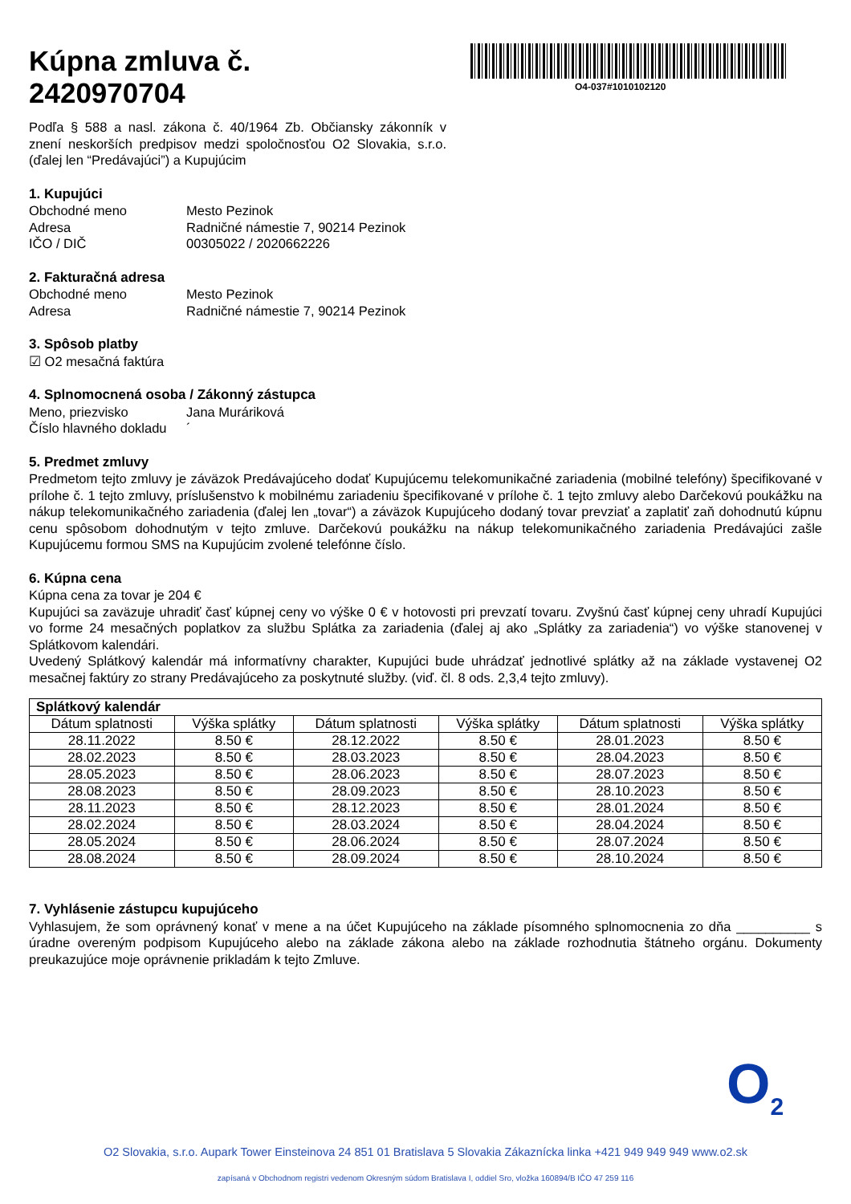O4-037#1010102120
Kúpna zmluva č.
2420970704
Podľa § 588 a nasl. zákona č. 40/1964 Zb. Občiansky zákonník v znení neskorších predpisov medzi spoločnosťou O2 Slovakia, s.r.o. (ďalej len “Predávajúci”) a Kupujúcim
1. Kupujúci
Obchodné meno Mesto Pezinok
Adresa Radničné námestie 7, 90214 Pezinok
IČO / DIČ 00305022 / 2020662226
2. Fakturačná adresa
Obchodné meno Mesto Pezinok
Adresa Radničné námestie 7, 90214 Pezinok
3. Spôsob platby
☑ O2 mesačná faktúra
4. Splnomocnená osoba / Zákonný zástupca
Meno, priezvisko Jana Muráriková
Číslo hlavného dokladu ´
5. Predmet zmluvy
Predmetom tejto zmluvy je záväzok Predávajúceho dodať Kupujúcemu telekomunikačné zariadenia (mobilné telefóny) špecifikované v prílohe č. 1 tejto zmluvy, príslušenstvo k mobilnému zariadeniu špecifikované v prílohe č. 1 tejto zmluvy alebo Darčekovú poukážku na nákup telekomunikačného zariadenia (ďalej len „tovar“) a záväzok Kupujúceho dodaný tovar prevziať a zaplatiť zaň dohodnutú kúpnu cenu spôsobom dohodnutým v tejto zmluve. Darčekovú poukážku na nákup telekomunikačného zariadenia Predávajúci zašle Kupujúcemu formou SMS na Kupujúcim zvolené telefónne číslo.
6. Kúpna cena
Kúpna cena za tovar je 204 €
Kupujúci sa zaväzuje uhradiť časť kúpnej ceny vo výške 0 € v hotovosti pri prevzatí tovaru. Zvyšnú časť kúpnej ceny uhradí Kupujúci vo forme 24 mesačných poplatkov za službu Splátka za zariadenia (ďalej aj ako „Splátky za zariadenia“) vo výške stanovenej v Splátkovom kalendári.
Uvedený Splátkový kalendár má informatívny charakter, Kupujúci bude uhrádzať jednotlivé splátky až na základe vystavenej O2 mesačnej faktúry zo strany Predávajúceho za poskytnuté služby. (viď. čl. 8 ods. 2,3,4 tejto zmluvy).
| Splátkový kalendár | | | | | |
| --- | --- | --- | --- | --- | --- |
| Dátum splatnosti | Výška splátky | Dátum splatnosti | Výška splátky | Dátum splatnosti | Výška splátky |
| 28.11.2022 | 8.50 € | 28.12.2022 | 8.50 € | 28.01.2023 | 8.50 € |
| 28.02.2023 | 8.50 € | 28.03.2023 | 8.50 € | 28.04.2023 | 8.50 € |
| 28.05.2023 | 8.50 € | 28.06.2023 | 8.50 € | 28.07.2023 | 8.50 € |
| 28.08.2023 | 8.50 € | 28.09.2023 | 8.50 € | 28.10.2023 | 8.50 € |
| 28.11.2023 | 8.50 € | 28.12.2023 | 8.50 € | 28.01.2024 | 8.50 € |
| 28.02.2024 | 8.50 € | 28.03.2024 | 8.50 € | 28.04.2024 | 8.50 € |
| 28.05.2024 | 8.50 € | 28.06.2024 | 8.50 € | 28.07.2024 | 8.50 € |
| 28.08.2024 | 8.50 € | 28.09.2024 | 8.50 € | 28.10.2024 | 8.50 € |
7. Vyhlásenie zástupcu kupujúceho
Vyhlasujem, že som oprávnený konať v mene a na účet Kupujúceho na základe písomného splnomocnenia zo dňa __________ s úradne overeným podpisom Kupujúceho alebo na základe zákona alebo na základe rozhodnutia štátneho orgánu. Dokumenty preukazujúce moje oprávnenie prikladám k tejto Zmluve.
O<sub>2</sub>
O2 Slovakia, s.r.o. Aupark Tower Einsteinova 24 851 01 Bratislava 5 Slovakia Zákaznícka linka +421 949 949 949 www.o2.sk
zapísaná v Obchodnom registri vedenom Okresným súdom Bratislava I, oddiel Sro, vložka 160894/B IČO 47 259 116